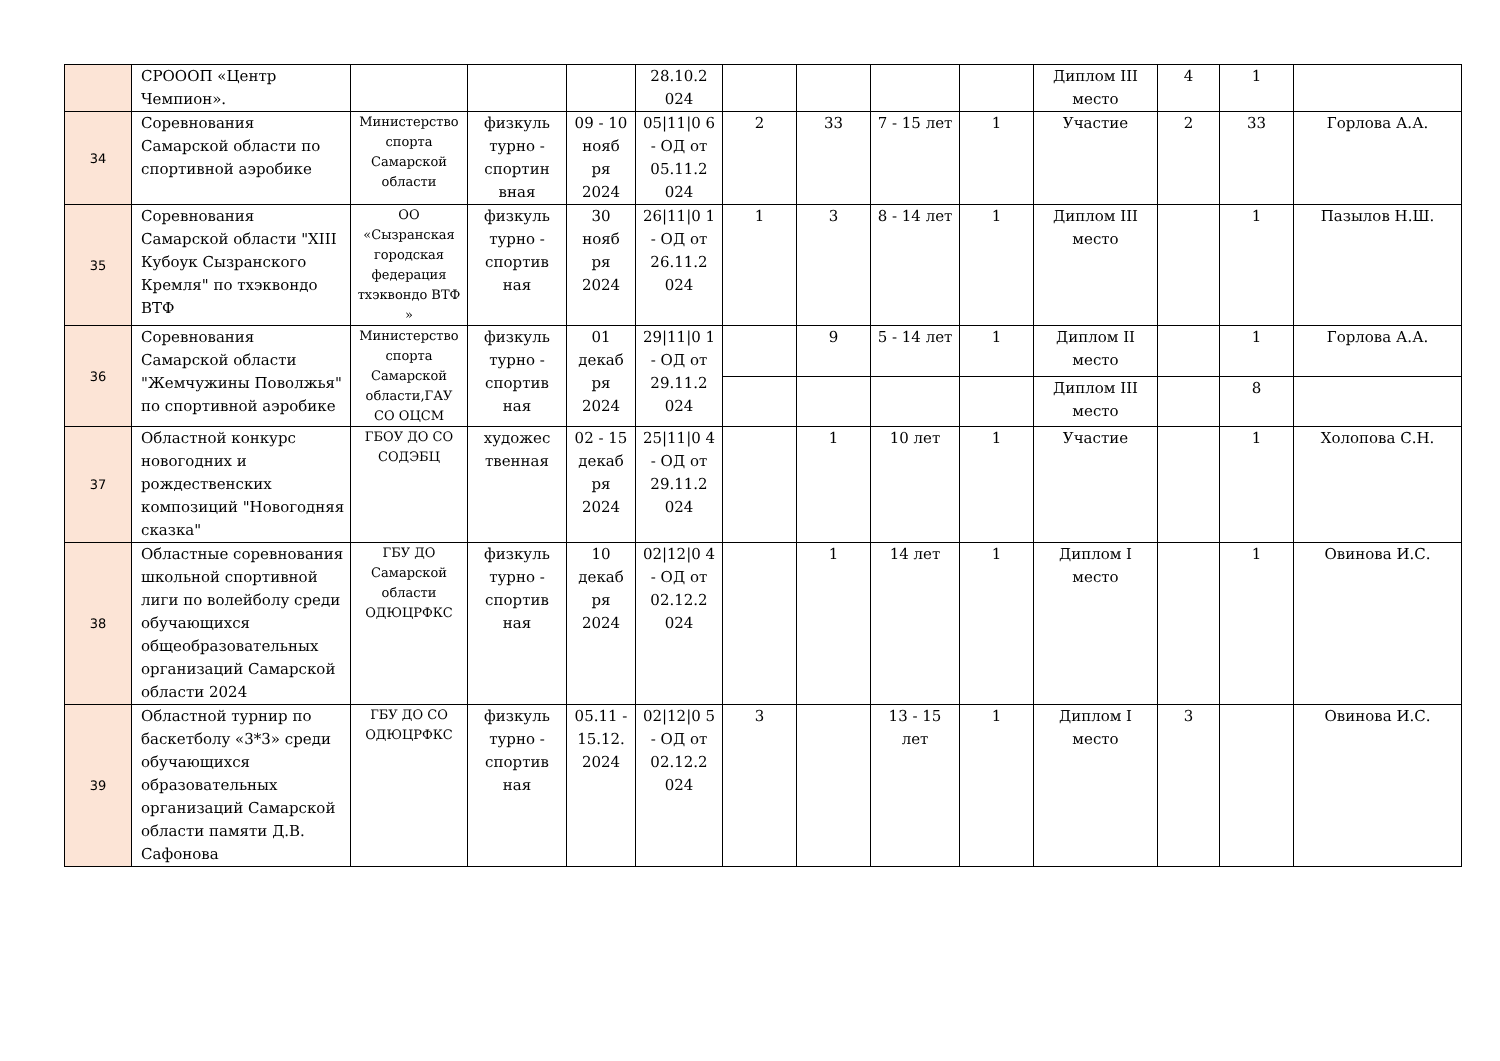| | СРОООП «Центр Чемпион». | | | | 28.10.2 024 | | | | | Диплом III место | 4 | 1 | |
| 34 | Соревнования Самарской области по спортивной аэробике | Министерство спорта Самарской области | физкуль турно - спортин вная | 09 - 10 нояб ря 2024 | 05/11/0 6 - ОД от 05.11.2 024 | 2 | 33 | 7 - 15 лет | 1 | Участие | 2 | 33 | Горлова А.А. |
| 35 | Соревнования Самарской области "XIII Кубоук Сызранского Кремля" по тхэквондо ВТФ | ОО «Сызранская городская федерация тхэквондо ВТФ » | физкуль турно - спортив ная | 30 нояб ря 2024 | 26/11/0 1 - ОД от 26.11.2 024 | 1 | 3 | 8 - 14 лет | 1 | Диплом III место | | 1 | Пазылов Н.Ш. |
| 36 | Соревнования Самарской области "Жемчужины Поволжья" по спортивной аэробике | Министерство спорта Самарской области,ГАУ СО ОЦСМ | физкуль турно - спортив ная | 01 декаб ря 2024 | 29/11/0 1 - ОД от 29.11.2 024 | | 9 | 5 - 14 лет | 1 | Диплом II место | | 1 | Горлова А.А. |
| | | | | | | | | | | Диплом III место | | 8 | |
| 37 | Областной конкурс новогодних и рождественских композиций "Новогодняя сказка" | ГБОУ ДО СО СОДЭБЦ | художес твенная | 02 - 15 декаб ря 2024 | 25/11/0 4 - ОД от 29.11.2 024 | | 1 | 10 лет | 1 | Участие | | 1 | Холопова С.Н. |
| 38 | Областные соревнования школьной спортивной лиги по волейболу среди обучающихся общеобразовательных организаций Самарской области 2024 | ГБУ ДО Самарской области ОДЮЦРФКС | физкуль турно - спортив ная | 10 декаб ря 2024 | 02/12/0 4 - ОД от 02.12.2 024 | | 1 | 14 лет | 1 | Диплом I место | | 1 | Овинова И.С. |
| 39 | Областной турнир по баскетболу «3*3» среди обучающихся образовательных организаций Самарской области памяти Д.В. Сафонова | ГБУ ДО СО ОДЮЦРФКС | физкуль турно - спортив ная | 05.11 - 15.12. 2024 | 02/12/0 5 - ОД от 02.12.2 024 | 3 | | 13 - 15 лет | 1 | Диплом I место | 3 | | Овинова И.С. |